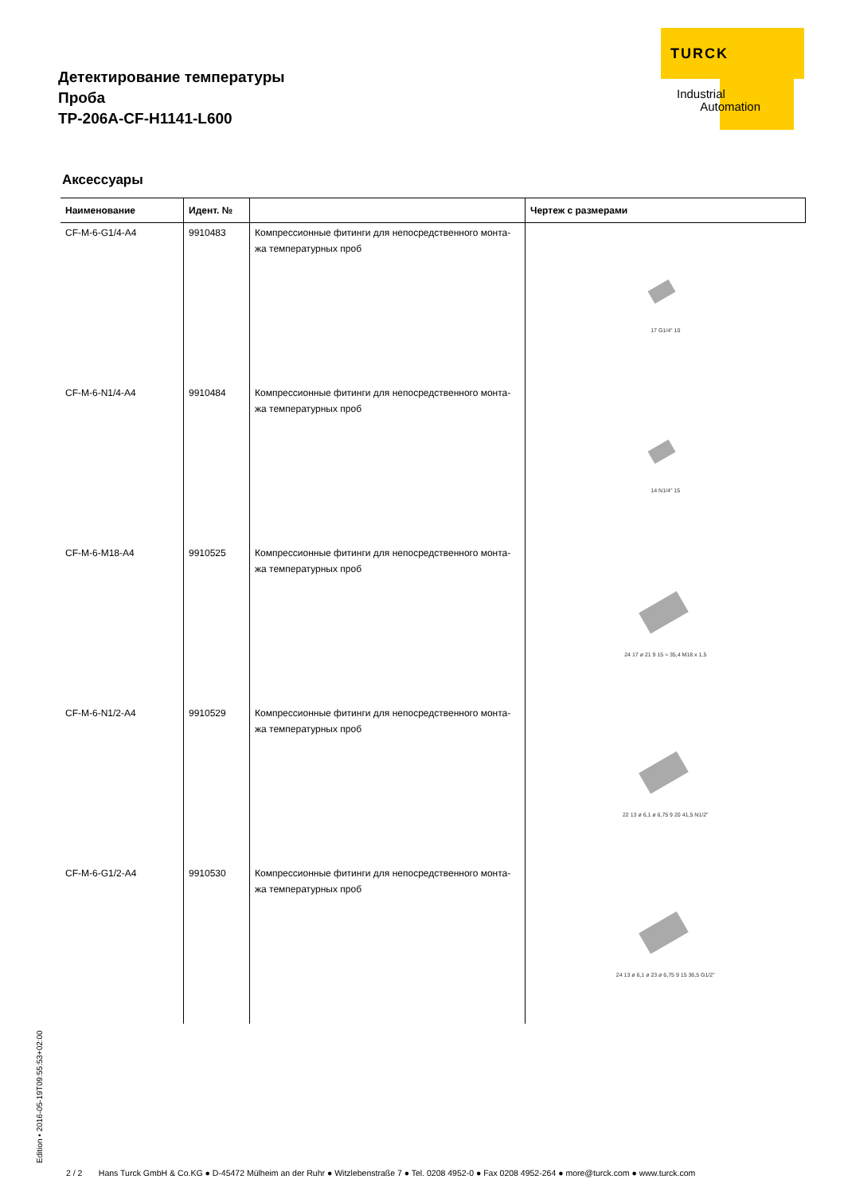Детектирование температуры
Проба
TP-206A-CF-H1141-L600
TURCK
Industrial
Automation
Аксессуары
| Наименование | Идент. № | | Чертеж с размерами |
| --- | --- | --- | --- |
| CF-M-6-G1/4-A4 | 9910483 | Компрессионные фитинги для непосредственного монта-жа температурных проб | 17 G1/4" 10 |
| CF-M-6-N1/4-A4 | 9910484 | Компрессионные фитинги для непосредственного монта-жа температурных проб | 14 N1/4" 15 |
| CF-M-6-M18-A4 | 9910525 | Компрессионные фитинги для непосредственного монта-жа температурных проб | 24 17 ø 21 9 15 ≈ 35,4 M18 x 1,5 |
| CF-M-6-N1/2-A4 | 9910529 | Компрессионные фитинги для непосредственного монта-жа температурных проб | 22 13 ø 6,1 ø 6,75 9 20 41,5 N1/2" |
| CF-M-6-G1/2-A4 | 9910530 | Компрессионные фитинги для непосредственного монта-жа температурных проб | 24 13 ø 6,1 ø 23 ø 6,75 9 15 36,5 G1/2" |
Edition • 2016-05-19T09:55:53+02:00
2 / 2 Hans Turck GmbH & Co.KG ● D-45472 Mülheim an der Ruhr ● Witzlebenstraße 7 ● Tel. 0208 4952-0 ● Fax 0208 4952-264 ● more@turck.com ● www.turck.com